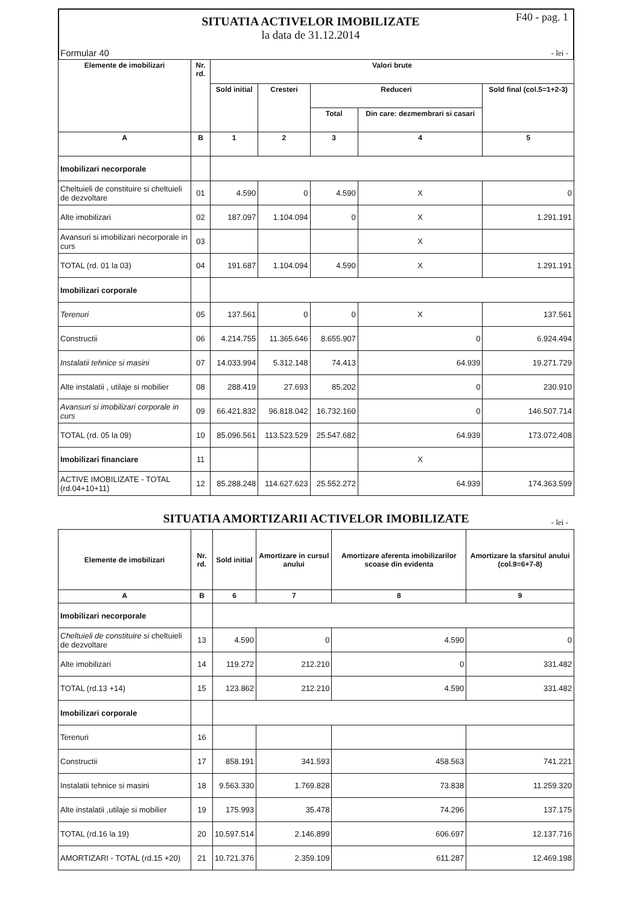Formular 40
SITUATIA ACTIVELOR IMOBILIZATE
la data de 31.12.2014
F40 - pag. 1
- lei -
| Elemente de imobilizari | Nr. rd. | Valori brute | | | | |
| --- | --- | --- | --- | --- | --- | --- |
| | | Sold initial | Cresteri | Reduceri | | Sold final (col.5=1+2-3) |
| | | | | Total | Din care: dezmembrari si casari | |
| A | B | 1 | 2 | 3 | 4 | 5 |
| Imobilizari necorporale | | | | | | |
| Cheltuieli de constituire si cheltuieli de dezvoltare | 01 | 4.590 | 0 | 4.590 | X | 0 |
| Alte imobilizari | 02 | 187.097 | 1.104.094 | 0 | X | 1.291.191 |
| Avansuri si imobilizari necorporale in curs | 03 | | | | X | |
| TOTAL (rd. 01 la 03) | 04 | 191.687 | 1.104.094 | 4.590 | X | 1.291.191 |
| Imobilizari corporale | | | | | | |
| Terenuri | 05 | 137.561 | 0 | 0 | X | 137.561 |
| Constructii | 06 | 4.214.755 | 11.365.646 | 8.655.907 | 0 | 6.924.494 |
| Instalatii tehnice si masini | 07 | 14.033.994 | 5.312.148 | 74.413 | 64.939 | 19.271.729 |
| Alte instalatii , utilaje si mobilier | 08 | 288.419 | 27.693 | 85.202 | 0 | 230.910 |
| Avansuri si imobilizari corporale in curs | 09 | 66.421.832 | 96.818.042 | 16.732.160 | 0 | 146.507.714 |
| TOTAL (rd. 05 la 09) | 10 | 85.096.561 | 113.523.529 | 25.547.682 | 64.939 | 173.072.408 |
| Imobilizari financiare | 11 | | | | X | |
| ACTIVE IMOBILIZATE - TOTAL (rd.04+10+11) | 12 | 85.288.248 | 114.627.623 | 25.552.272 | 64.939 | 174.363.599 |
SITUATIA AMORTIZARII ACTIVELOR IMOBILIZATE - lei -
| Elemente de imobilizari | Nr. rd. | Sold initial | Amortizare in cursul anului | Amortizare aferenta imobilizarilor scoase din evidenta | Amortizare la sfarsitul anului (col.9=6+7-8) |
| --- | --- | --- | --- | --- | --- |
| A | B | 6 | 7 | 8 | 9 |
| Imobilizari necorporale | | | | | |
| Cheltuieli de constituire si cheltuieli de dezvoltare | 13 | 4.590 | 0 | 4.590 | 0 |
| Alte imobilizari | 14 | 119.272 | 212.210 | 0 | 331.482 |
| TOTAL (rd.13 +14) | 15 | 123.862 | 212.210 | 4.590 | 331.482 |
| Imobilizari corporale | | | | | |
| Terenuri | 16 | | | | |
| Constructii | 17 | 858.191 | 341.593 | 458.563 | 741.221 |
| Instalatii tehnice si masini | 18 | 9.563.330 | 1.769.828 | 73.838 | 11.259.320 |
| Alte instalatii ,utilaje si mobilier | 19 | 175.993 | 35.478 | 74.296 | 137.175 |
| TOTAL (rd.16 la 19) | 20 | 10.597.514 | 2.146.899 | 606.697 | 12.137.716 |
| AMORTIZARI - TOTAL (rd.15 +20) | 21 | 10.721.376 | 2.359.109 | 611.287 | 12.469.198 |